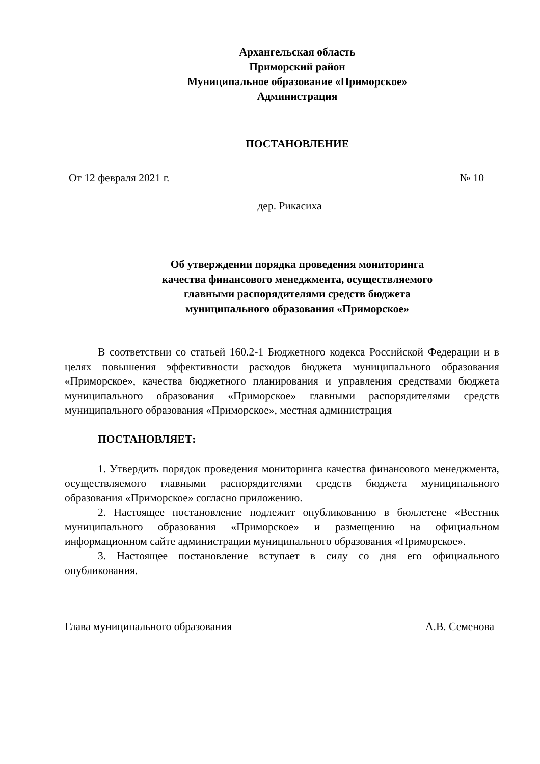Архангельская область
Приморский район
Муниципальное образование «Приморское»
Администрация
ПОСТАНОВЛЕНИЕ
От 12 февраля 2021 г. № 10
дер. Рикасиха
Об утверждении порядка проведения мониторинга
качества финансового менеджмента, осуществляемого
главными распорядителями средств бюджета
муниципального образования «Приморское»
В соответствии со статьей 160.2-1 Бюджетного кодекса Российской Федерации и в целях повышения эффективности расходов бюджета муниципального образования «Приморское», качества бюджетного планирования и управления средствами бюджета муниципального образования «Приморское» главными распорядителями средств муниципального образования «Приморское», местная администрация
ПОСТАНОВЛЯЕТ:
1. Утвердить порядок проведения мониторинга качества финансового менеджмента, осуществляемого главными распорядителями средств бюджета муниципального образования «Приморское» согласно приложению.
2. Настоящее постановление подлежит опубликованию в бюллетене «Вестник муниципального образования «Приморское» и размещению на официальном информационном сайте администрации муниципального образования «Приморское».
3. Настоящее постановление вступает в силу со дня его официального опубликования.
Глава муниципального образования А.В. Семенова